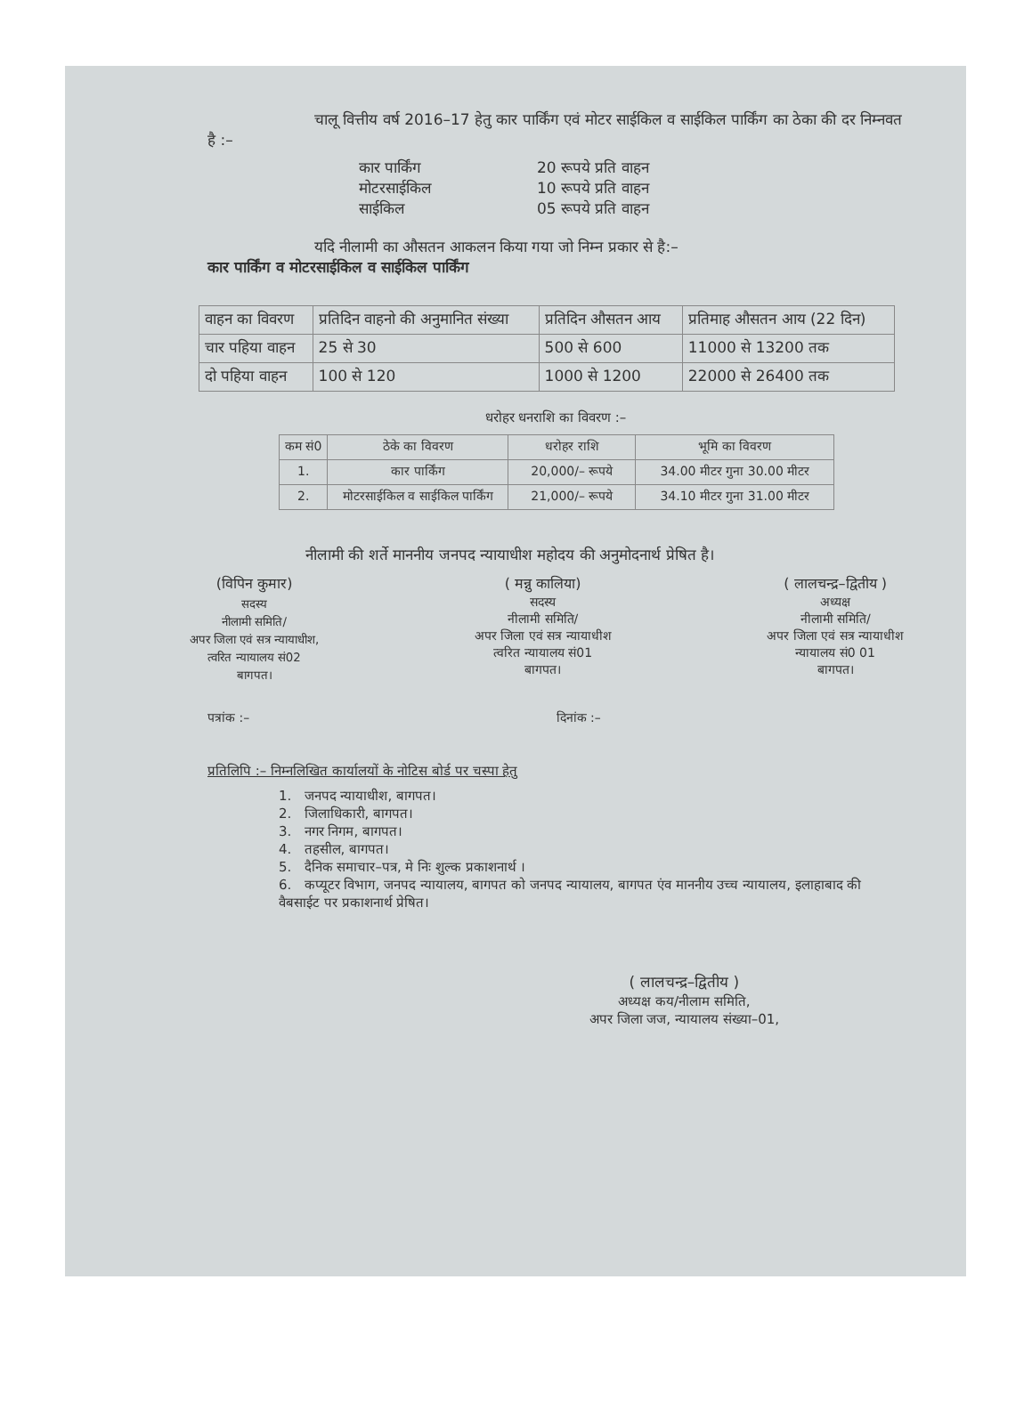चालू वित्तीय वर्ष 2016–17 हेतु कार पार्किंग एवं मोटर साईकिल व साईकिल पार्किंग का ठेका की दर निम्नवत है :–
कार पार्किंग 20 रूपये प्रति वाहन
मोटरसाईकिल 10 रूपये प्रति वाहन
साईकिल 05 रूपये प्रति वाहन
यदि नीलामी का औसतन आकलन किया गया जो निम्न प्रकार से है:–
कार पार्किंग व मोटरसाईकिल व साईकिल पार्किंग
| वाहन का विवरण | प्रतिदिन वाहनो की अनुमानित संख्या | प्रतिदिन औसतन आय | प्रतिमाह औसतन आय (22 दिन) |
| --- | --- | --- | --- |
| चार पहिया वाहन | 25 से 30 | 500 से 600 | 11000 से 13200 तक |
| दो पहिया वाहन | 100 से 120 | 1000 से 1200 | 22000 से 26400 तक |
धरोहर धनराशि का विवरण :–
| कम सं0 | ठेके का विवरण | धरोहर राशि | भूमि का विवरण |
| --- | --- | --- | --- |
| 1. | कार पार्किंग | 20,000/– रूपये | 34.00 मीटर गुना 30.00 मीटर |
| 2. | मोटरसाईकिल व साईकिल पार्किंग | 21,000/– रूपये | 34.10 मीटर गुना 31.00 मीटर |
नीलामी की शर्ते माननीय जनपद न्यायाधीश महोदय की अनुमोदनार्थ प्रेषित है।
(विपिन कुमार)
सदस्य
नीलामी समिति/
अपर जिला एवं सत्र न्यायाधीश,
त्वरित न्यायालय सं02
बागपत।
( मन्नु कालिया)
सदस्य
नीलामी समिति/
अपर जिला एवं सत्र न्यायाधीश
त्वरित न्यायालय सं01
बागपत।
( लालचन्द्र–द्वितीय )
अध्यक्ष
नीलामी समिति/
अपर जिला एवं सत्र न्यायाधीश
न्यायालय सं0 01
बागपत।
पत्रांक :– दिनांक :–
प्रतिलिपि :– निम्नलिखित कार्यालयों के नोटिस बोर्ड पर चस्पा हेतु
1. जनपद न्यायाधीश, बागपत।
2. जिलाधिकारी, बागपत।
3. नगर निगम, बागपत।
4. तहसील, बागपत।
5. दैनिक समाचार–पत्र, मे निः शुल्क प्रकाशनार्थ ।
6. कप्यूटर विभाग, जनपद न्यायालय, बागपत को जनपद न्यायालय, बागपत एंव माननीय उच्च न्यायालय, इलाहाबाद की वैबसाईट पर प्रकाशनार्थ प्रेषित।
( लालचन्द्र–द्वितीय )
अध्यक्ष कय/नीलाम समिति,
अपर जिला जज, न्यायालय संख्या–01,